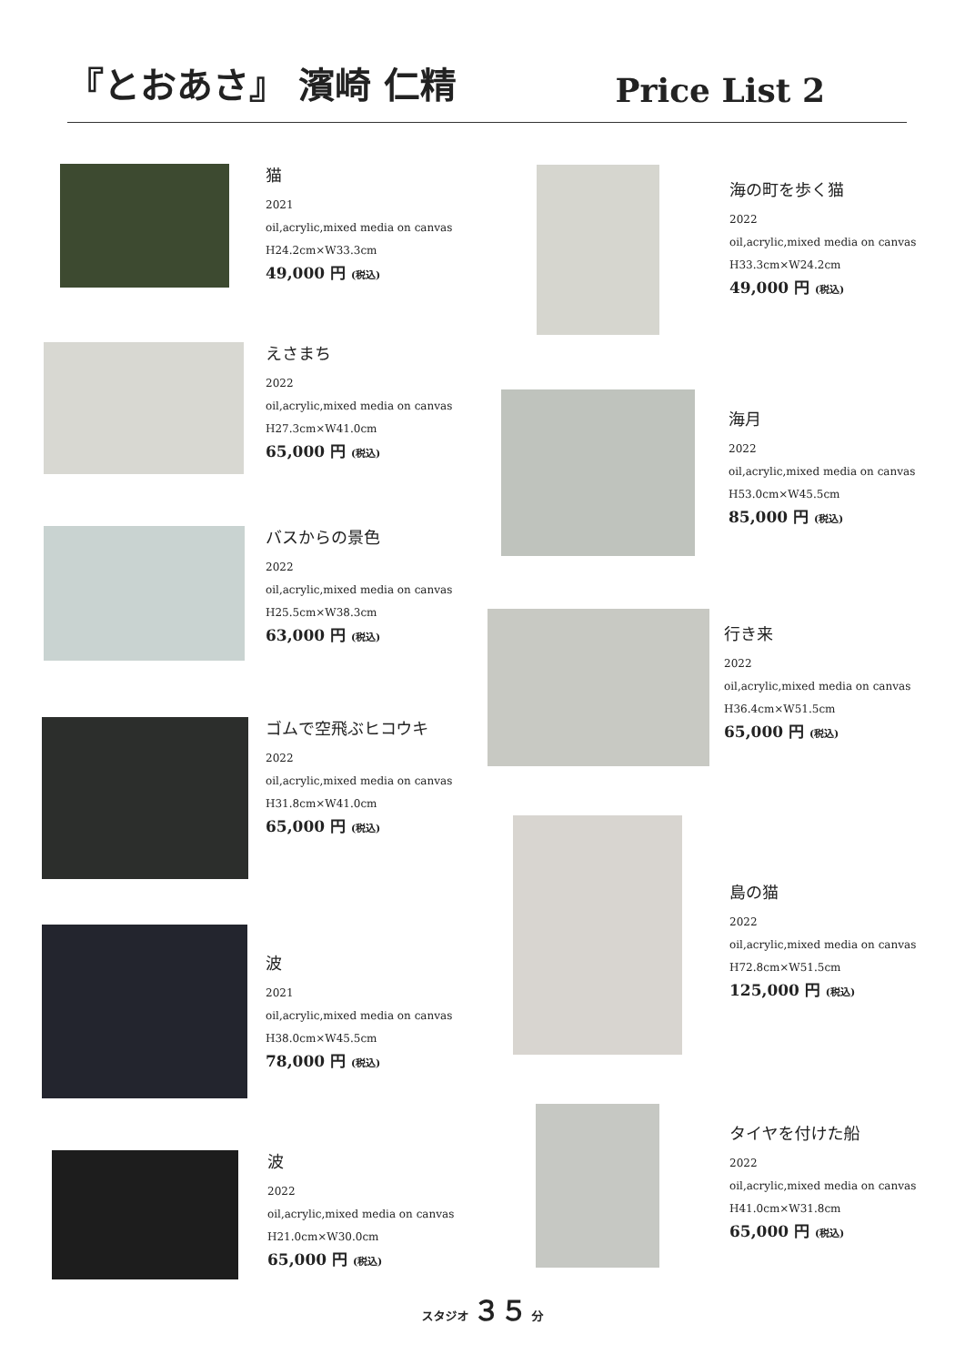『とおあさ』 濱崎 仁精
Price List 2
猫
2021
oil,acrylic,mixed media on canvas
H24.2cm×W33.3cm
49,000 円 (税込)
えさまち
2022
oil,acrylic,mixed media on canvas
H27.3cm×W41.0cm
65,000 円 (税込)
バスからの景色
2022
oil,acrylic,mixed media on canvas
H25.5cm×W38.3cm
63,000 円 (税込)
ゴムで空飛ぶヒコウキ
2022
oil,acrylic,mixed media on canvas
H31.8cm×W41.0cm
65,000 円 (税込)
波
2021
oil,acrylic,mixed media on canvas
H38.0cm×W45.5cm
78,000 円 (税込)
波
2022
oil,acrylic,mixed media on canvas
H21.0cm×W30.0cm
65,000 円 (税込)
海の町を歩く猫
2022
oil,acrylic,mixed media on canvas
H33.3cm×W24.2cm
49,000 円 (税込)
海月
2022
oil,acrylic,mixed media on canvas
H53.0cm×W45.5cm
85,000 円 (税込)
行き来
2022
oil,acrylic,mixed media on canvas
H36.4cm×W51.5cm
65,000 円 (税込)
島の猫
2022
oil,acrylic,mixed media on canvas
H72.8cm×W51.5cm
125,000 円 (税込)
タイヤを付けた船
2022
oil,acrylic,mixed media on canvas
H41.0cm×W31.8cm
65,000 円 (税込)
スタジオ ３５ 分